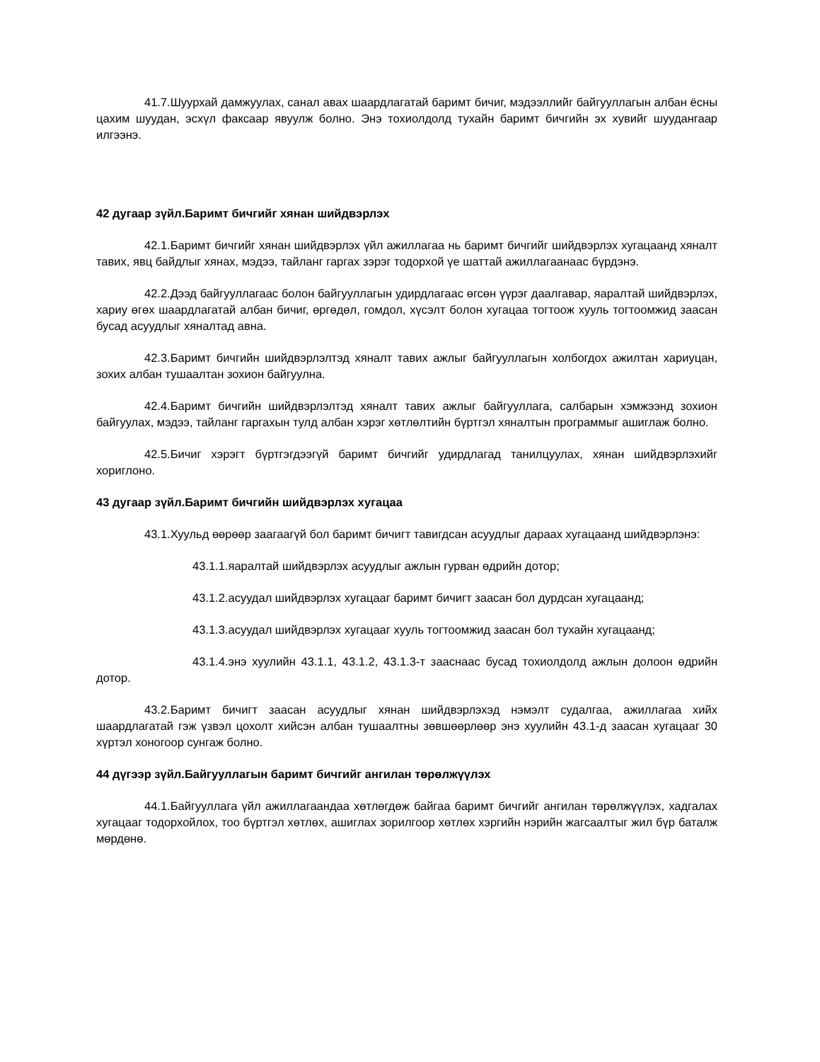41.7.Шуурхай дамжуулах, санал авах шаардлагатай баримт бичиг, мэдээллийг байгууллагын албан ёсны цахим шуудан, эсхүл факсаар явуулж болно. Энэ тохиолдолд тухайн баримт бичгийн эх хувийг шуудангаар илгээнэ.
42 дугаар зүйл.Баримт бичгийг хянан шийдвэрлэх
42.1.Баримт бичгийг хянан шийдвэрлэх үйл ажиллагаа нь баримт бичгийг шийдвэрлэх хугацаанд хяналт тавих, явц байдлыг хянах, мэдээ, тайланг гаргах зэрэг тодорхой үе шаттай ажиллагаанаас бүрдэнэ.
42.2.Дээд байгууллагаас болон байгууллагын удирдлагаас өгсөн үүрэг даалгавар, яаралтай шийдвэрлэх, хариу өгөх шаардлагатай албан бичиг, өргөдөл, гомдол, хүсэлт болон хугацаа тогтоож хууль тогтоомжид заасан бусад асуудлыг хяналтад авна.
42.3.Баримт бичгийн шийдвэрлэлтэд хяналт тавих ажлыг байгууллагын холбогдох ажилтан хариуцан, зохих албан тушаалтан зохион байгуулна.
42.4.Баримт бичгийн шийдвэрлэлтэд хяналт тавих ажлыг байгууллага, салбарын хэмжээнд зохион байгуулах, мэдээ, тайланг гаргахын тулд албан хэрэг хөтлөлтийн бүртгэл хяналтын программыг ашиглаж болно.
42.5.Бичиг хэрэгт бүртгэгдээгүй баримт бичгийг удирдлагад танилцуулах, хянан шийдвэрлэхийг хориглоно.
43 дугаар зүйл.Баримт бичгийн шийдвэрлэх хугацаа
43.1.Хуульд өөрөөр заагаагүй бол баримт бичигт тавигдсан асуудлыг дараах хугацаанд шийдвэрлэнэ:
43.1.1.яаралтай шийдвэрлэх асуудлыг ажлын гурван өдрийн дотор;
43.1.2.асуудал шийдвэрлэх хугацааг баримт бичигт заасан бол дурдсан хугацаанд;
43.1.3.асуудал шийдвэрлэх хугацааг хууль тогтоомжид заасан бол тухайн хугацаанд;
43.1.4.энэ хуулийн 43.1.1, 43.1.2, 43.1.3-т зааснаас бусад тохиолдолд ажлын долоон өдрийн дотор.
43.2.Баримт бичигт заасан асуудлыг хянан шийдвэрлэхэд нэмэлт судалгаа, ажиллагаа хийх шаардлагатай гэж үзвэл цохолт хийсэн албан тушаалтны зөвшөөрлөөр энэ хуулийн 43.1-д заасан хугацааг 30 хүртэл хоногоор сунгаж болно.
44 дүгээр зүйл.Байгууллагын баримт бичгийг ангилан төрөлжүүлэх
44.1.Байгууллага үйл ажиллагаандаа хөтлөгдөж байгаа баримт бичгийг ангилан төрөлжүүлэх, хадгалах хугацааг тодорхойлох, тоо бүртгэл хөтлөх, ашиглах зорилгоор хөтлөх хэргийн нэрийн жагсаалтыг жил бүр баталж мөрдөнө.